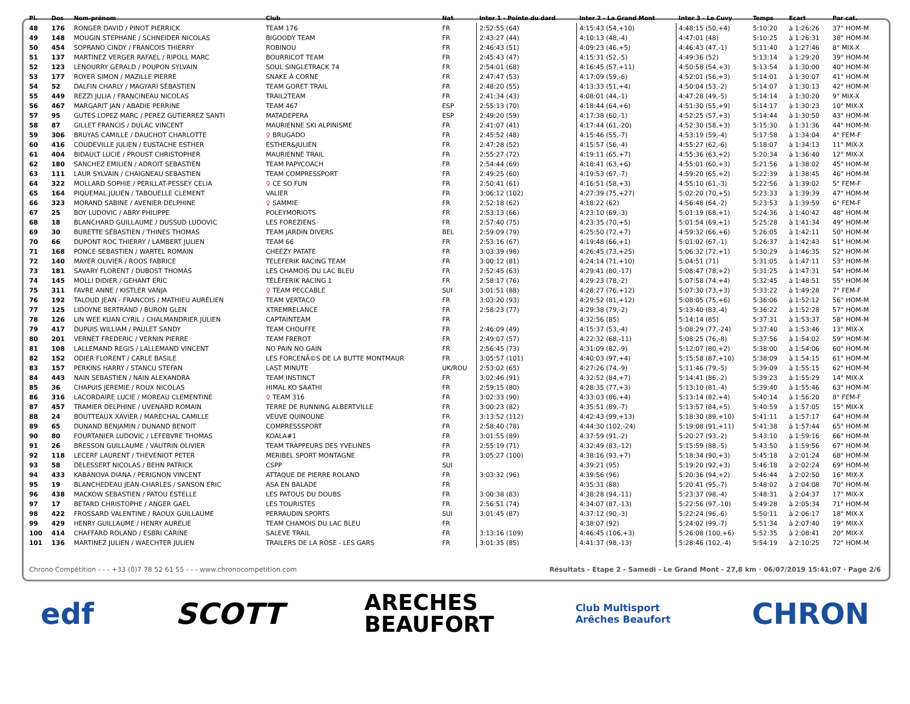| Pl. | Dos | Nom-prénom | Club | Nat | Inter 1 - Pointe du dard | Inter 2 - La Grand Mont | Inter 3 - Le Cuvy | Temps | Ecart | Par cat. |
| --- | --- | --- | --- | --- | --- | --- | --- | --- | --- | --- |
| 48 | 176 | RONGER DAVID / PINOT PIERRICK | TEAM 176 | FR | 2:52:55 (64) | 4:15:43 (54,+10) | 4:48:15 (50,+4) | 5:10:20 | à 1:26:26 | 37° HOM-M |
| 49 | 148 | MOUGIN STEPHANE / SCHNEIDER NICOLAS | BIGOODY TEAM | FR | 2:43:27 (44) | 4:10:13 (48,-4) | 4:47:01 (48) | 5:10:25 | à 1:26:31 | 38° HOM-M |
| 50 | 454 | SOPRANO CINDY / FRANCOIS THIERRY | ROBINOU | FR | 2:46:43 (51) | 4:09:23 (46,+5) | 4:46:43 (47,-1) | 5:11:40 | à 1:27:46 | 8° MIX-X |
| 51 | 137 | MARTINEZ VERGER RAFAEL / RIPOLL MARC | BOURRICOT TEAM | FR | 2:45:43 (47) | 4:15:31 (52,-5) | 4:49:36 (52) | 5:13:14 | à 1:29:20 | 39° HOM-M |
| 52 | 123 | LENOURRY GÉRALD / POUPON SYLVAIN | SOUL SINGLETRACK 74 | FR | 2:54:01 (68) | 4:16:45 (57,+11) | 4:50:58 (54,+3) | 5:13:54 | à 1:30:00 | 40° HOM-M |
| 53 | 177 | ROYER SIMON / MAZILLE PIERRE | SNAKE À CORNE | FR | 2:47:47 (53) | 4:17:09 (59,-6) | 4:52:01 (56,+3) | 5:14:01 | à 1:30:07 | 41° HOM-M |
| 54 | 52 | DALFIN CHARLY / MAGYARI SÉBASTIEN | TEAM GORET TRAIL | FR | 2:48:20 (55) | 4:13:33 (51,+4) | 4:50:04 (53,-2) | 5:14:07 | à 1:30:13 | 42° HOM-M |
| 55 | 449 | REZZI JULIA / FRANCINEAU NICOLAS | TRAIL2TEAM | FR | 2:41:34 (43) | 4:08:01 (44,-1) | 4:47:28 (49,-5) | 5:14:14 | à 1:30:20 | 9° MIX-X |
| 56 | 467 | MARGARIT JAN / ABADIE PERRINE | TEAM 467 | ESP | 2:55:13 (70) | 4:18:44 (64,+6) | 4:51:30 (55,+9) | 5:14:17 | à 1:30:23 | 10° MIX-X |
| 57 | 95 | GUTES LOPEZ MARC / PEREZ GUTIERREZ SANTI | MATADEPERA | ESP | 2:49:20 (59) | 4:17:38 (60,-1) | 4:52:25 (57,+3) | 5:14:44 | à 1:30:50 | 43° HOM-M |
| 58 | 87 | GILLET FRANCIS / DULAC VINCENT | MAURIENNE SKI ALPINISME | FR | 2:41:07 (41) | 4:17:44 (61,-20) | 4:52:30 (58,+3) | 5:15:30 | à 1:31:36 | 44° HOM-M |
| 59 | 306 | BRUYAS CAMILLE / DAUCHOT CHARLOTTE | ♀ BRUGADO | FR | 2:45:52 (48) | 4:15:46 (55,-7) | 4:53:19 (59,-4) | 5:17:58 | à 1:34:04 | 4° FEM-F |
| 60 | 416 | COUDEVILLE JULIEN / EUSTACHE ESTHER | ESTHER&JULIEN | FR | 2:47:28 (52) | 4:15:57 (56,-4) | 4:55:27 (62,-6) | 5:18:07 | à 1:34:13 | 11° MIX-X |
| 61 | 404 | BIDAULT LUCIE / PROUST CHRISTOPHER | MAURIENNE TRAIL | FR | 2:55:27 (72) | 4:19:11 (65,+7) | 4:55:36 (63,+2) | 5:20:34 | à 1:36:40 | 12° MIX-X |
| 62 | 180 | SANCHEZ EMILIEN / ADROIT SEBASTIEN | TEAM PAPYCOACH | FR | 2:54:44 (69) | 4:18:41 (63,+6) | 4:55:01 (60,+3) | 5:21:56 | à 1:38:02 | 45° HOM-M |
| 63 | 111 | LAUR SYLVAIN / CHAIGNEAU SEBASTIEN | TEAM COMPRESSPORT | FR | 2:49:25 (60) | 4:19:53 (67,-7) | 4:59:20 (65,+2) | 5:22:39 | à 1:38:45 | 46° HOM-M |
| 64 | 322 | MOLLARD SOPHIE / PERILLAT-PESSEY CELIA | ♀ CE SO FUN | FR | 2:50:41 (61) | 4:16:51 (58,+3) | 4:55:10 (61,-3) | 5:22:56 | à 1:39:02 | 5° FEM-F |
| 65 | 164 | PIQUEMAL JULIEN / TABOUELLE CLEMENT | VALIER | FR | 3:06:12 (102) | 4:27:39 (75,+27) | 5:02:20 (70,+5) | 5:23:33 | à 1:39:39 | 47° HOM-M |
| 66 | 323 | MORAND SABINE / AVENIER DELPHINE | ♀ SAMMIE | FR | 2:52:18 (62) | 4:18:22 (62) | 4:56:48 (64,-2) | 5:23:53 | à 1:39:59 | 6° FEM-F |
| 67 | 25 | BOY LUDOVIC / ABRY PHILIPPE | POLEYMORIOTS | FR | 2:53:13 (66) | 4:23:10 (69,-3) | 5:01:19 (68,+1) | 5:24:36 | à 1:40:42 | 48° HOM-M |
| 68 | 18 | BLANCHARD GUILLAUME / DUSSUD LUDOVIC | LES FOREZIENS | FR | 2:57:40 (75) | 4:23:35 (70,+5) | 5:01:54 (69,+1) | 5:25:28 | à 1:41:34 | 49° HOM-M |
| 69 | 30 | BURETTE SÉBASTIEN / THINES THOMAS | TEAM JARDIN DIVERS | BEL | 2:59:09 (79) | 4:25:50 (72,+7) | 4:59:32 (66,+6) | 5:26:05 | à 1:42:11 | 50° HOM-M |
| 70 | 66 | DUPONT ROC THIERRY / LAMBERT JULIEN | TEAM 66 | FR | 2:53:16 (67) | 4:19:48 (66,+1) | 5:01:02 (67,-1) | 5:26:37 | à 1:42:43 | 51° HOM-M |
| 71 | 168 | PONCE SEBASTIEN / WARTEL ROMAIN | CHEEZY PATATE | FR | 3:03:39 (98) | 4:26:45 (73,+25) | 5:06:32 (72,+1) | 5:30:29 | à 1:46:35 | 52° HOM-M |
| 72 | 140 | MAYER OLIVIER / ROOS FABRICE | TELEFERIK RACING TEAM | FR | 3:00:12 (81) | 4:24:14 (71,+10) | 5:04:51 (71) | 5:31:05 | à 1:47:11 | 53° HOM-M |
| 73 | 181 | SAVARY FLORENT / DUBOST THOMAS | LES CHAMOIS DU LAC BLEU | FR | 2:52:45 (63) | 4:29:41 (80,-17) | 5:08:47 (78,+2) | 5:31:25 | à 1:47:31 | 54° HOM-M |
| 74 | 145 | MOLLI DIDIER / GEHANT ERIC | TÉLÉFERIK RACING 1 | FR | 2:58:17 (76) | 4:29:23 (78,-2) | 5:07:58 (74,+4) | 5:32:45 | à 1:48:51 | 55° HOM-M |
| 75 | 311 | FAVRE ANNE / KISTLER VANJA | ♀ TEAM PECCABLE | SUI | 3:01:51 (88) | 4:28:27 (76,+12) | 5:07:30 (73,+3) | 5:33:22 | à 1:49:28 | 7° FEM-F |
| 76 | 192 | TALOUD JEAN - FRANCOIS / MATHIEU AURÉLIEN | TEAM VERTACO | FR | 3:03:20 (93) | 4:29:52 (81,+12) | 5:08:05 (75,+6) | 5:36:06 | à 1:52:12 | 56° HOM-M |
| 77 | 125 | LIDOYNE BERTRAND / BURON GLEN | XTREMRELANCE | FR | 2:58:23 (77) | 4:29:38 (79,-2) | 5:13:40 (83,-4) | 5:36:22 | à 1:52:28 | 57° HOM-M |
| 78 | 126 | LIN WEE KUAN CYRIL / CHALMANDRIER JULIEN | CAPTAINTEAM | FR | | 4:32:56 (85) | 5:14:14 (85) | 5:37:31 | à 1:53:37 | 58° HOM-M |
| 79 | 417 | DUPUIS WILLIAM / PAULET SANDY | TEAM CHOUFFE | FR | 2:46:09 (49) | 4:15:37 (53,-4) | 5:08:29 (77,-24) | 5:37:40 | à 1:53:46 | 13° MIX-X |
| 80 | 201 | VERNET FREDERIC / VERNIN PIERRE | TEAM FREROT | FR | 2:49:07 (57) | 4:22:32 (68,-11) | 5:08:25 (76,-8) | 5:37:56 | à 1:54:02 | 59° HOM-M |
| 81 | 108 | LALLEMAND REGIS / LALLEMAND VINCENT | NO PAIN NO GAIN | FR | 2:56:45 (73) | 4:31:09 (82,-9) | 5:12:07 (80,+2) | 5:38:00 | à 1:54:06 | 60° HOM-M |
| 82 | 152 | ODIER FLORENT / CARLE BASILE | LES FORCENÃ©S DE LA BUTTE MONTMAUR | FR | 3:05:57 (101) | 4:40:03 (97,+4) | 5:15:58 (87,+10) | 5:38:09 | à 1:54:15 | 61° HOM-M |
| 83 | 157 | PERKINS HARRY / STANCU STEFAN | LAST MINUTE | UK/ROU | 2:53:02 (65) | 4:27:26 (74,-9) | 5:11:46 (79,-5) | 5:39:09 | à 1:55:15 | 62° HOM-M |
| 84 | 443 | NAIN SEBASTIEN / NAIN ALEXANDRA | TEAM INSTINCT | FR | 3:02:46 (91) | 4:32:52 (84,+7) | 5:14:41 (86,-2) | 5:39:23 | à 1:55:29 | 14° MIX-X |
| 85 | 36 | CHAPUIS JEREMIE / ROUX NICOLAS | HIMAL KO SAATHI | FR | 2:59:15 (80) | 4:28:35 (77,+3) | 5:13:10 (81,-4) | 5:39:40 | à 1:55:46 | 63° HOM-M |
| 86 | 316 | LACORDAIRE LUCIE / MOREAU CLEMENTINE | ♀ TEAM 316 | FR | 3:02:33 (90) | 4:33:03 (86,+4) | 5:13:14 (82,+4) | 5:40:14 | à 1:56:20 | 8° FEM-F |
| 87 | 457 | TRAMIER DELPHINE / UVENARD ROMAIN | TERRE DE RUNNING ALBERTVILLE | FR | 3:00:23 (82) | 4:35:51 (89,-7) | 5:13:57 (84,+5) | 5:40:59 | à 1:57:05 | 15° MIX-X |
| 88 | 24 | BOUTTEAUX XAVIER / MARECHAL CAMILLE | VEUVE QUINOUNE | FR | 3:13:52 (112) | 4:42:43 (99,+13) | 5:18:30 (89,+10) | 5:41:11 | à 1:57:17 | 64° HOM-M |
| 89 | 65 | DUNAND BENJAMIN / DUNAND BENOIT | COMPRESSSPORT | FR | 2:58:40 (78) | 4:44:30 (102,-24) | 5:19:08 (91,+11) | 5:41:38 | à 1:57:44 | 65° HOM-M |
| 90 | 80 | FOURTANIER LUDOVIC / LEFEBVRE THOMAS | KOALA#1 | FR | 3:01:55 (89) | 4:37:59 (91,-2) | 5:20:27 (93,-2) | 5:43:10 | à 1:59:16 | 66° HOM-M |
| 91 | 26 | BRESSON GUILLAUME / VAUTRIN OLIVIER | TEAM TRAPPEURS DES YVELINES | FR | 2:55:19 (71) | 4:32:49 (83,-12) | 5:15:59 (88,-5) | 5:43:50 | à 1:59:56 | 67° HOM-M |
| 92 | 118 | LECERF LAURENT / THEVENIOT PETER | MERIBEL SPORT MONTAGNE | FR | 3:05:27 (100) | 4:38:16 (93,+7) | 5:18:34 (90,+3) | 5:45:18 | à 2:01:24 | 68° HOM-M |
| 93 | 58 | DELESSERT NICOLAS / BEHN PATRICK | CSPP | SUI | | 4:39:21 (95) | 5:19:20 (92,+3) | 5:46:18 | à 2:02:24 | 69° HOM-M |
| 94 | 433 | KABANOVA DIANA / PERIGNON VINCENT | ATTAQUE DE PIERRE ROLAND | FR | 3:03:32 (96) | 4:39:56 (96) | 5:20:36 (94,+2) | 5:46:44 | à 2:02:50 | 16° MIX-X |
| 95 | 19 | BLANCHEDEAU JEAN-CHARLES / SANSON ERIC | ASA EN BALADE | FR | | 4:35:31 (88) | 5:20:41 (95,-7) | 5:48:02 | à 2:04:08 | 70° HOM-M |
| 96 | 438 | MACKOW SEBASTIEN / PATOU ESTELLE | LES PATOUS DU DOUBS | FR | 3:00:38 (83) | 4:38:28 (94,-11) | 5:23:37 (98,-4) | 5:48:31 | à 2:04:37 | 17° MIX-X |
| 97 | 17 | BETARD CHRISTOPHE / ANGER GAEL | LES TOURISTES | FR | 2:56:51 (74) | 4:34:07 (87,-13) | 5:22:56 (97,-10) | 5:49:28 | à 2:05:34 | 71° HOM-M |
| 98 | 422 | FROSSARD VALENTINE / RAOUX GUILLAUME | PERRAUDIN SPORTS | SUI | 3:01:45 (87) | 4:37:12 (90,-3) | 5:22:24 (96,-6) | 5:50:11 | à 2:06:17 | 18° MIX-X |
| 99 | 429 | HENRY GUILLAUME / HENRY AURELIE | TEAM CHAMOIS DU LAC BLEU | FR | | 4:38:07 (92) | 5:24:02 (99,-7) | 5:51:34 | à 2:07:40 | 19° MIX-X |
| 100 | 414 | CHAFFARD ROLAND / ESBRI CARINE | SALEVE TRAIL | FR | 3:13:16 (109) | 4:46:45 (106,+3) | 5:26:08 (100,+6) | 5:52:35 | à 2:08:41 | 20° MIX-X |
| 101 | 136 | MARTINEZ JULIEN / WAECHTER JULIEN | TRAILERS DE LA ROSE - LES GARS | FR | 3:01:35 (85) | 4:41:37 (98,-13) | 5:28:46 (102,-4) | 5:54:19 | à 2:10:25 | 72° HOM-M |
Chrono Compétition - - - +33 (0)7 78 52 61 55 - - - www.chronocompetition.com Résultats - Etape 2 - Samedi - Le Grand Mont - 27,8 km · 06/07/2019 15:41:07 · Page 2/6
edf SCOTT ARECHES
BEAUFORT Club Multisport
Arêches Beaufort CHRON